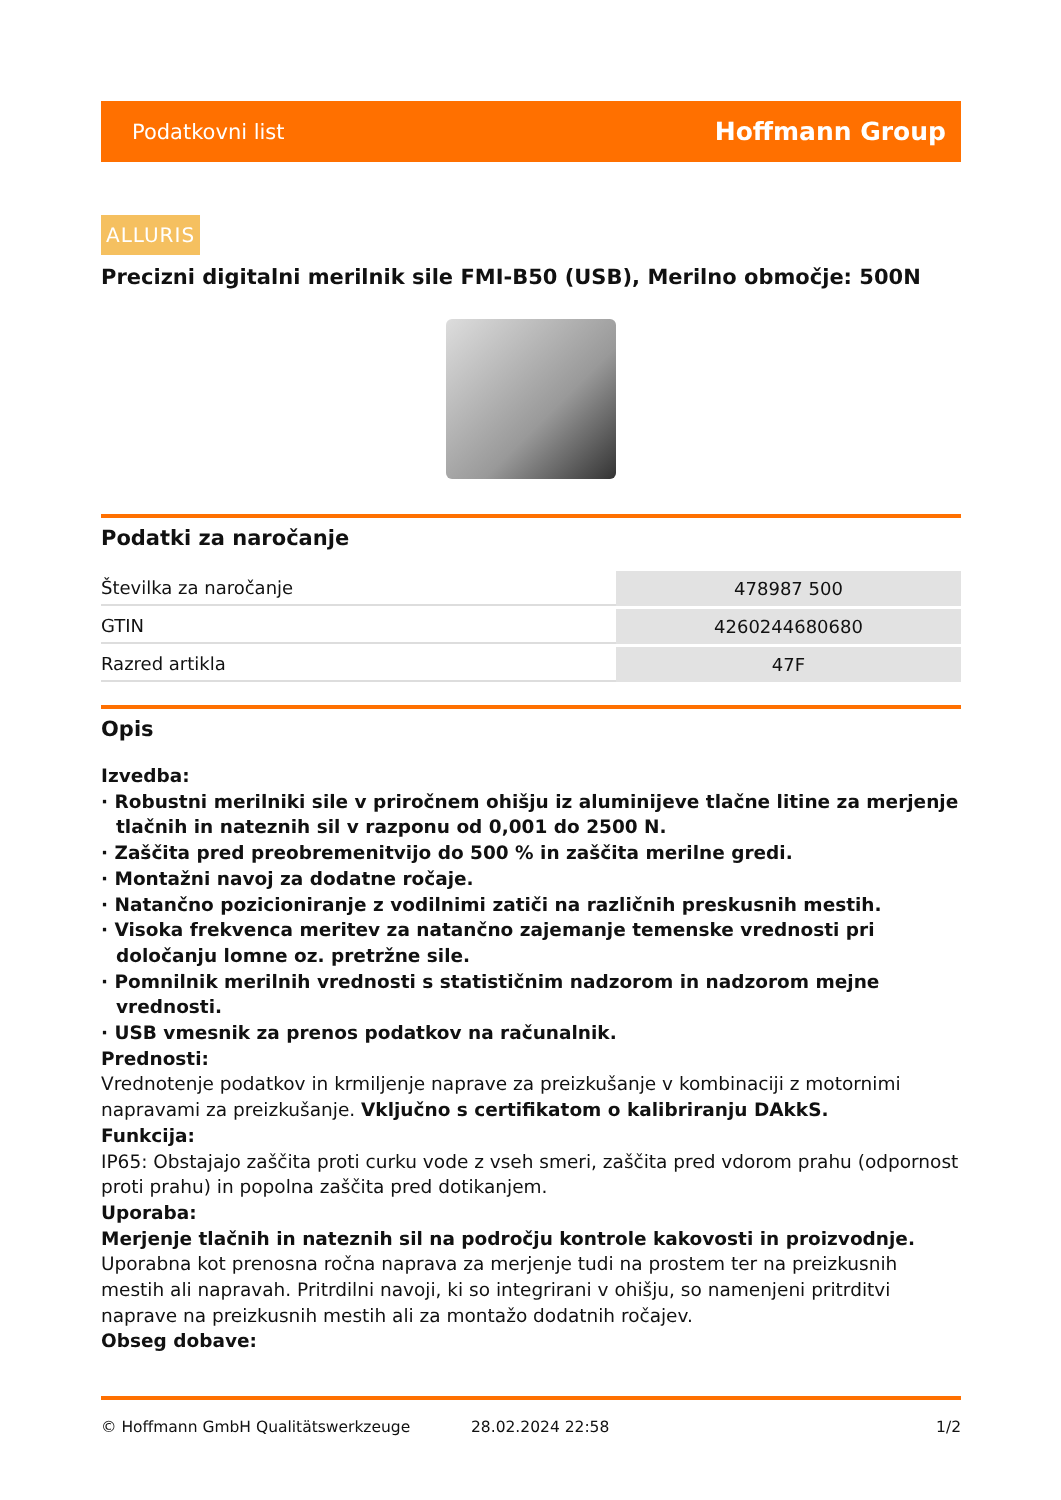Podatkovni list Hoffmann Group
ALLURIS
Precizni digitalni merilnik sile FMI-B50 (USB), Merilno območje: 500N
Podatki za naročanje
| Številka za naročanje | 478987 500 |
| GTIN | 4260244680680 |
| Razred artikla | 47F |
Opis
Izvedba:
· Robustni merilniki sile v priročnem ohišju iz aluminijeve tlačne litine za merjenje tlačnih in nateznih sil v razponu od 0,001 do 2500 N.
· Zaščita pred preobremenitvijo do 500 % in zaščita merilne gredi.
· Montažni navoj za dodatne ročaje.
· Natančno pozicioniranje z vodilnimi zatiči na različnih preskusnih mestih.
· Visoka frekvenca meritev za natančno zajemanje temenske vrednosti pri določanju lomne oz. pretržne sile.
· Pomnilnik merilnih vrednosti s statističnim nadzorom in nadzorom mejne vrednosti.
· USB vmesnik za prenos podatkov na računalnik.
Prednosti:
Vrednotenje podatkov in krmiljenje naprave za preizkušanje v kombinaciji z motornimi napravami za preizkušanje. Vključno s certifikatom o kalibriranju DAkkS.
Funkcija:
IP65: Obstajajo zaščita proti curku vode z vseh smeri, zaščita pred vdorom prahu (odpornost proti prahu) in popolna zaščita pred dotikanjem.
Uporaba:
Merjenje tlačnih in nateznih sil na področju kontrole kakovosti in proizvodnje. Uporabna kot prenosna ročna naprava za merjenje tudi na prostem ter na preizkusnih mestih ali napravah. Pritrdilni navoji, ki so integrirani v ohišju, so namenjeni pritrditvi naprave na preizkusnih mestih ali za montažo dodatnih ročajev.
Obseg dobave:
© Hoffmann GmbH Qualitätswerkzeuge 28.02.2024 22:58 1/2